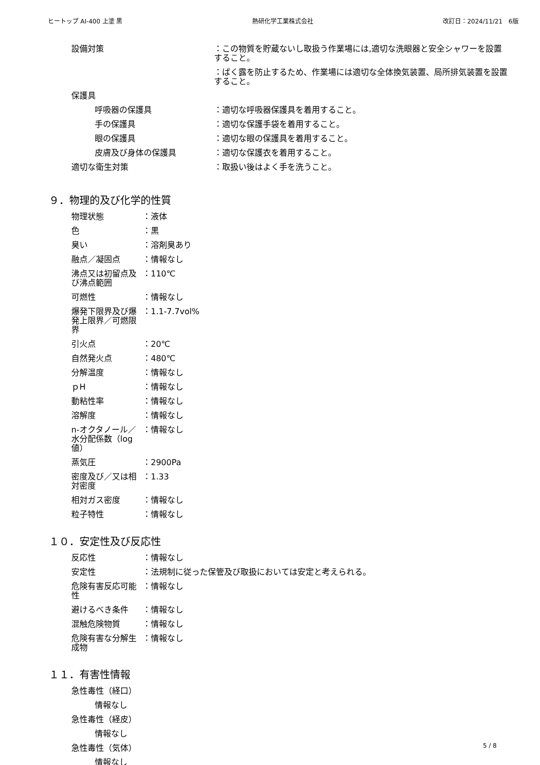ヒートップ AI-400 上塗 黒 熱研化学工業株式会社 改訂日：2024/11/21　6版
設備対策 ：この物質を貯蔵ないし取扱う作業場には,適切な洗眼器と安全シャワーを設置すること。
：ばく露を防止するため、作業場には適切な全体換気装置、局所排気装置を設置すること。
保護具
呼吸器の保護具 ：適切な呼吸器保護具を着用すること。
手の保護具 ：適切な保護手袋を着用すること。
眼の保護具 ：適切な眼の保護具を着用すること。
皮膚及び身体の保護具 ：適切な保護衣を着用すること。
適切な衛生対策 ：取扱い後はよく手を洗うこと。
９．物理的及び化学的性質
物理状態 ：液体
色 ：黒
臭い ：溶剤臭あり
融点／凝固点 ：情報なし
沸点又は初留点及び沸点範囲 ：110℃
可燃性 ：情報なし
爆発下限界及び爆発上限界／可燃限界 ：1.1-7.7vol%
引火点 ：20℃
自然発火点 ：480℃
分解温度 ：情報なし
ｐH ：情報なし
動粘性率 ：情報なし
溶解度 ：情報なし
n-オクタノール／水分配係数（log 値）
：情報なし
蒸気圧 ：2900Pa
密度及び／又は相対密度 ：1.33
相対ガス密度 ：情報なし
粒子特性 ：情報なし
１０．安定性及び反応性
反応性 ：情報なし
安定性 ：法規制に従った保管及び取扱においては安定と考えられる。
危険有害反応可能性 ：情報なし
避けるべき条件 ：情報なし
混触危険物質 ：情報なし
危険有害な分解生成物 ：情報なし
１１．有害性情報
急性毒性（経口）
情報なし
急性毒性（経皮）
情報なし
急性毒性（気体）
情報なし
5 / 8